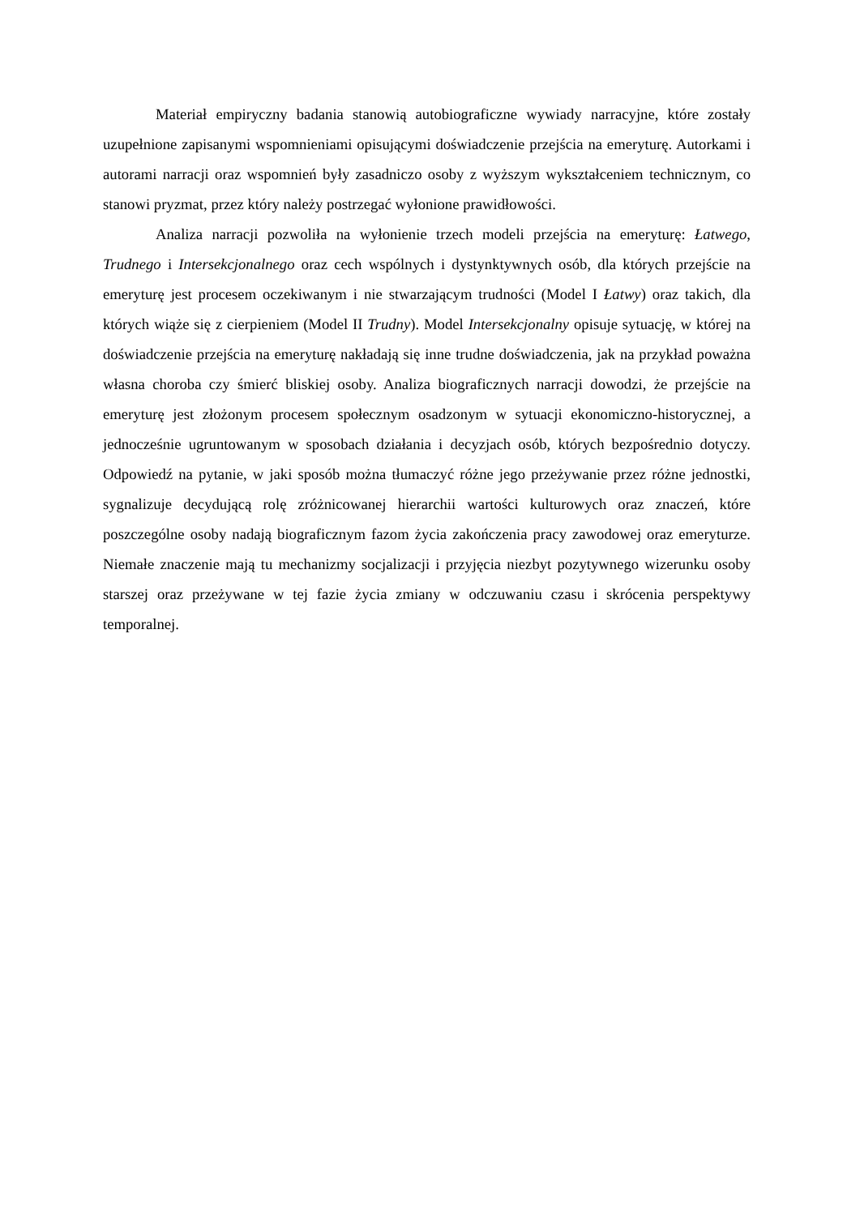Materiał empiryczny badania stanowią autobiograficzne wywiady narracyjne, które zostały uzupełnione zapisanymi wspomnieniami opisującymi doświadczenie przejścia na emeryturę. Autorkami i autorami narracji oraz wspomnień były zasadniczo osoby z wyższym wykształceniem technicznym, co stanowi pryzmat, przez który należy postrzegać wyłonione prawidłowości.
Analiza narracji pozwoliła na wyłonienie trzech modeli przejścia na emeryturę: Łatwego, Trudnego i Intersekcjonalnego oraz cech wspólnych i dystynktywnych osób, dla których przejście na emeryturę jest procesem oczekiwanym i nie stwarzającym trudności (Model I Łatwy) oraz takich, dla których wiąże się z cierpieniem (Model II Trudny). Model Intersekcjonalny opisuje sytuację, w której na doświadczenie przejścia na emeryturę nakładają się inne trudne doświadczenia, jak na przykład poważna własna choroba czy śmierć bliskiej osoby. Analiza biograficznych narracji dowodzi, że przejście na emeryturę jest złożonym procesem społecznym osadzonym w sytuacji ekonomiczno-historycznej, a jednocześnie ugruntowanym w sposobach działania i decyzjach osób, których bezpośrednio dotyczy. Odpowiedź na pytanie, w jaki sposób można tłumaczyć różne jego przeżywanie przez różne jednostki, sygnalizuje decydującą rolę zróżnicowanej hierarchii wartości kulturowych oraz znaczeń, które poszczególne osoby nadają biograficznym fazom życia zakończenia pracy zawodowej oraz emeryturze. Niemałe znaczenie mają tu mechanizmy socjalizacji i przyjęcia niezbyt pozytywnego wizerunku osoby starszej oraz przeżywane w tej fazie życia zmiany w odczuwaniu czasu i skrócenia perspektywy temporalnej.